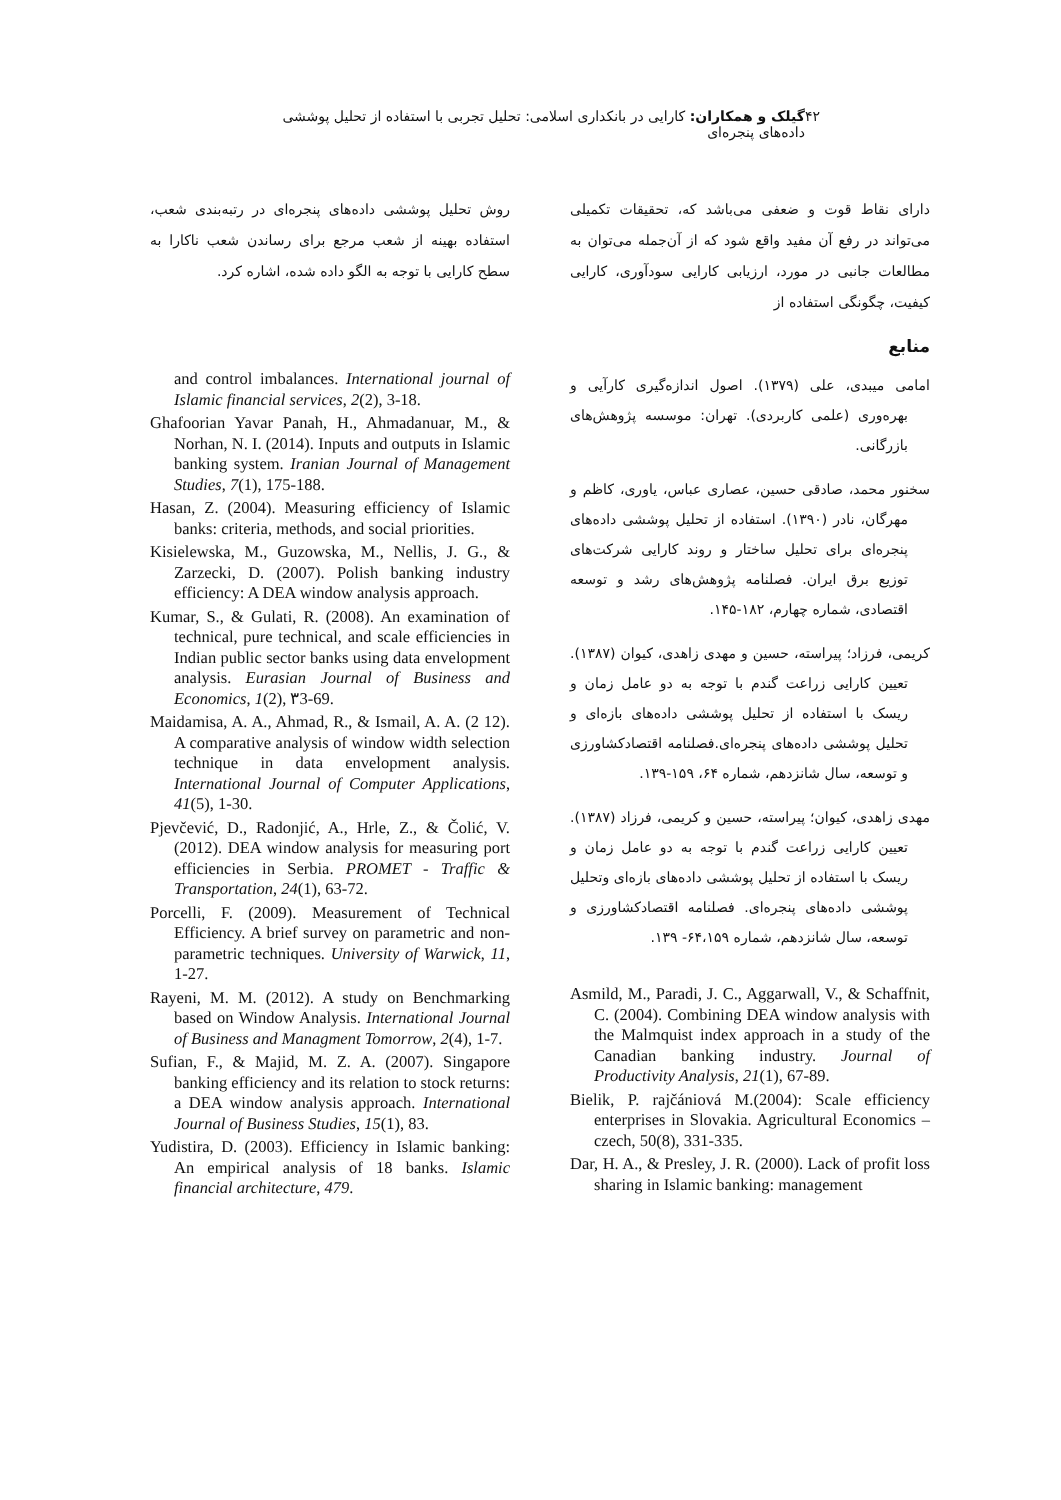۴۲ گیلک و همکاران: کارایی در بانکداری اسلامی: تحلیل تجربی با استفاده از تحلیل پوششی داده‌های پنجره‌ای
دارای نقاط قوت و ضعفی می‌باشد که، تحقیقات تکمیلی می‌تواند در رفع آن مفید واقع شود که از آن‌جمله می‌توان به مطالعات جانبی در مورد، ارزیابی کارایی سودآوری، کارایی کیفیت، چگونگی استفاده از
منابع
امامی میبدی، علی (۱۳۷۹). اصول اندازه‌گیری کارآیی و بهره‌وری (علمی کاربردی). تهران: موسسه پژوهش‌های بازرگانی.
سخنور محمد، صادقی حسین، عصاری عباس، یاوری، کاظم و مهرگان، نادر (۱۳۹۰). استفاده از تحلیل پوششی داده‌های پنجره‌ای برای تحلیل ساختار و روند کارایی شرکت‌های توزیع برق ایران. فصلنامه پژوهش‌های رشد و توسعه اقتصادی، شماره چهارم، ۱۸۲-۱۴۵.
کریمی، فرزاد؛ پیراسته، حسین و مهدی زاهدی، کیوان (۱۳۸۷). تعیین کارایی زراعت گندم با توجه به دو عامل زمان و ریسک با استفاده از تحلیل پوششی داده‌های بازه‌ای و تحلیل پوششی داده‌های پنجره‌ای.فصلنامه اقتصادکشاورزی و توسعه، سال شانزدهم، شماره ۶۴، ۱۵۹-۱۳۹.
مهدی زاهدی، کیوان؛ پیراسته، حسین و کریمی، فرزاد (۱۳۸۷). تعیین کارایی زراعت گندم با توجه به دو عامل زمان و ریسک با استفاده از تحلیل پوششی داده‌های بازه‌ای وتحلیل پوششی داده‌های پنجره‌ای. فصلنامه اقتصادکشاورزی و توسعه، سال شانزدهم، شماره ۶۴،۱۵۹- ۱۳۹.
Asmild, M., Paradi, J. C., Aggarwall, V., & Schaffnit, C. (2004). Combining DEA window analysis with the Malmquist index approach in a study of the Canadian banking industry. Journal of Productivity Analysis, 21(1), 67-89.
Bielik, P. rajčániová M.(2004): Scale efficiency enterprises in Slovakia. Agricultural Economics – czech, 50(8), 331-335.
Dar, H. A., & Presley, J. R. (2000). Lack of profit loss sharing in Islamic banking: management
روش تحلیل پوششی داده‌های پنجره‌ای در رتبه‌بندی شعب، استفاده بهینه از شعب مرجع برای رساندن شعب ناکارا به سطح کارایی با توجه به الگو داده شده، اشاره کرد.
and control imbalances. International journal of Islamic financial services, 2(2), 3-18.
Ghafoorian Yavar Panah, H., Ahmadanuar, M., & Norhan, N. I. (2014). Inputs and outputs in Islamic banking system. Iranian Journal of Management Studies, 7(1), 175-188.
Hasan, Z. (2004). Measuring efficiency of Islamic banks: criteria, methods, and social priorities.
Kisielewska, M., Guzowska, M., Nellis, J. G., & Zarzecki, D. (2007). Polish banking industry efficiency: A DEA window analysis approach.
Kumar, S., & Gulati, R. (2008). An examination of technical, pure technical, and scale efficiencies in Indian public sector banks using data envelopment analysis. Eurasian Journal of Business and Economics, 1(2), ۳3-69.
Maidamisa, A. A., Ahmad, R., & Ismail, A. A. (2 12). A comparative analysis of window width selection technique in data envelopment analysis. International Journal of Computer Applications, 41(5), 1-30.
Pjevčević, D., Radonjić, A., Hrle, Z., & Čolić, V. (2012). DEA window analysis for measuring port efficiencies in Serbia. PROMET - Traffic & Transportation, 24(1), 63-72.
Porcelli, F. (2009). Measurement of Technical Efficiency. A brief survey on parametric and non-parametric techniques. University of Warwick, 11, 1-27.
Rayeni, M. M. (2012). A study on Benchmarking based on Window Analysis. International Journal of Business and Managment Tomorrow, 2(4), 1-7.
Sufian, F., & Majid, M. Z. A. (2007). Singapore banking efficiency and its relation to stock returns: a DEA window analysis approach. International Journal of Business Studies, 15(1), 83.
Yudistira, D. (2003). Efficiency in Islamic banking: An empirical analysis of 18 banks. Islamic financial architecture, 479.